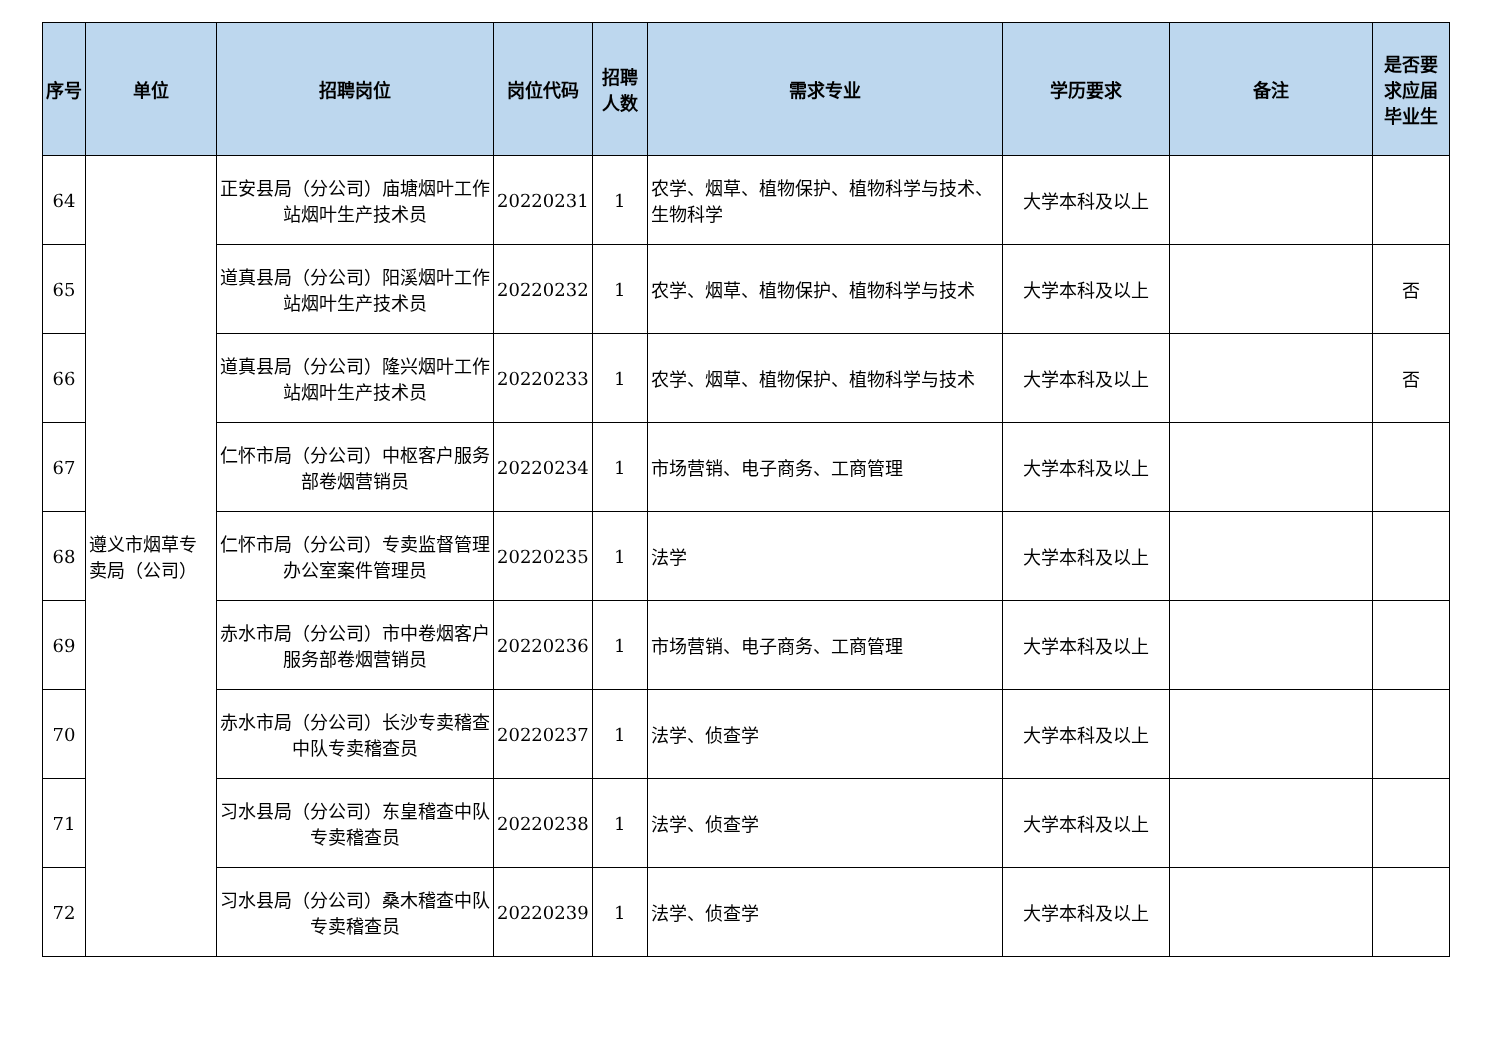| 序号 | 单位 | 招聘岗位 | 岗位代码 | 招聘人数 | 需求专业 | 学历要求 | 备注 | 是否要求应届毕业生 |
| --- | --- | --- | --- | --- | --- | --- | --- | --- |
| 64 | 遵义市烟草专卖局（公司） | 正安县局（分公司）庙塘烟叶工作站烟叶生产技术员 | 20220231 | 1 | 农学、烟草、植物保护、植物科学与技术、生物科学 | 大学本科及以上 | | |
| 65 | | 道真县局（分公司）阳溪烟叶工作站烟叶生产技术员 | 20220232 | 1 | 农学、烟草、植物保护、植物科学与技术 | 大学本科及以上 | | 否 |
| 66 | | 道真县局（分公司）隆兴烟叶工作站烟叶生产技术员 | 20220233 | 1 | 农学、烟草、植物保护、植物科学与技术 | 大学本科及以上 | | 否 |
| 67 | | 仁怀市局（分公司）中枢客户服务部卷烟营销员 | 20220234 | 1 | 市场营销、电子商务、工商管理 | 大学本科及以上 | | |
| 68 | | 仁怀市局（分公司）专卖监督管理办公室案件管理员 | 20220235 | 1 | 法学 | 大学本科及以上 | | |
| 69 | | 赤水市局（分公司）市中卷烟客户服务部卷烟营销员 | 20220236 | 1 | 市场营销、电子商务、工商管理 | 大学本科及以上 | | |
| 70 | | 赤水市局（分公司）长沙专卖稽查中队专卖稽查员 | 20220237 | 1 | 法学、侦查学 | 大学本科及以上 | | |
| 71 | | 习水县局（分公司）东皇稽查中队专卖稽查员 | 20220238 | 1 | 法学、侦查学 | 大学本科及以上 | | |
| 72 | | 习水县局（分公司）桑木稽查中队专卖稽查员 | 20220239 | 1 | 法学、侦查学 | 大学本科及以上 | | |